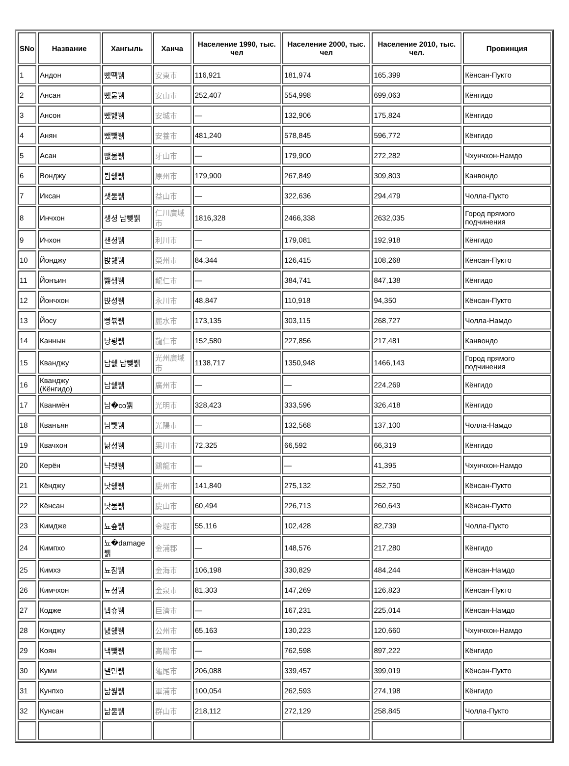| SNo | Название | Хангыль | Ханча | Население 1990, тыс. чел | Население 2000, тыс. чел | Население 2010, тыс. чел. | Провинция |
| --- | --- | --- | --- | --- | --- | --- | --- |
| 1 | Андон | 뺐떽뷁 | 安東市 | 116,921 | 181,974 | 165,399 | Кёнсан-Пукто |
| 2 | Ансан | 뺐뭂뷁 | 安山市 | 252,407 | 554,998 | 699,063 | Кёнгидо |
| 3 | Ансон | 뺐벬뷁 | 安城市 | — | 132,906 | 175,824 | Кёнгидо |
| 4 | Анян | 뺐뺓뷁 | 安養市 | 481,240 | 578,845 | 596,772 | Кёнгидо |
| 5 | Асан | 뺎뭂뷁 | 牙山市 | — | 179,900 | 272,282 | Чхунчхон-Намдо |
| 6 | Вонджу | 뷥쉜뷁 | 原州市 | 179,900 | 267,849 | 309,803 | Канвондо |
| 7 | Иксан | 샛뭂뷁 | 益山市 | — | 322,636 | 294,479 | Чолла-Пукто |
| 8 | Инчхон | 생셩 남뺒뷁 | 仁川廣域市 | 1816,328 | 2466,338 | 2632,035 | Город прямого подчинения |
| 9 | Ичхон | 샌셩뷁 | 利川市 | — | 179,081 | 192,918 | Кёнгидо |
| 10 | Йонджу | 뱑쉜뷁 | 榮州市 | 84,344 | 126,415 | 108,268 | Кёнсан-Пукто |
| 11 | Йонъин | 뺋생뷁 | 龍仁市 | — | 384,741 | 847,138 | Кёнгидо |
| 12 | Йончхон | 뱑셩뷁 | 永川市 | 48,847 | 110,918 | 94,350 | Кёнсан-Пукто |
| 13 | Йосу | 뻥뷲뷁 | 麗水市 | 173,135 | 303,115 | 268,727 | Чолла-Намдо |
| 14 | Каннын | 낭룅뷁 | 龍仁市 | 152,580 | 227,856 | 217,481 | Канвондо |
| 15 | Кванджу | 남쉜 남뺒뷁 | 光州廣域市 | 1138,717 | 1350,948 | 1466,143 | Город прямого подчинения |
| 16 | Кванджу (Кёнгидо) | 남쉜뷁 | 廣州市 | — | — | 224,269 | Кёнгидо |
| 17 | Кванмён | 남�co뷁 | 光明市 | 328,423 | 333,596 | 326,418 | Кёнгидо |
| 18 | Кванъян | 남뺓뷁 | 光陽市 | — | 132,568 | 137,100 | Чолла-Намдо |
| 19 | Квачхон | 낢셩뷁 | 果川市 | 72,325 | 66,592 | 66,319 | Кёнгидо |
| 20 | Керён | 냑랫뷁 | 鷄龍市 | — | — | 41,395 | Чхунчхон-Намдо |
| 21 | Кёнджу | 낫쉜뷁 | 慶州市 | 141,840 | 275,132 | 252,750 | Кёнсан-Пукто |
| 22 | Кёнсан | 낫뭂뷁 | 慶山市 | 60,494 | 226,713 | 260,643 | Кёнсан-Пукто |
| 23 | Кимдже | 뇨숖뷁 | 金堤市 | 55,116 | 102,428 | 82,739 | Чолла-Пукто |
| 24 | Кимпхо | 뇨�damage뷁 | 金浦郡 | — | 148,576 | 217,280 | Кёнгидо |
| 25 | Кимхэ | 뇨잠뷁 | 金海市 | 106,198 | 330,829 | 484,244 | Кёнсан-Намдо |
| 26 | Кимчхон | 뇨셩뷁 | 金泉市 | 81,303 | 147,269 | 126,823 | Кёнсан-Пукто |
| 27 | Кодже | 냅숖뷁 | 巨濟市 | — | 167,231 | 225,014 | Кёнсан-Намдо |
| 28 | Конджу | 냀쉜뷁 | 公州市 | 65,163 | 130,223 | 120,660 | Чхунчхон-Намдо |
| 29 | Коян | 낵뺓뷁 | 高陽市 | — | 762,598 | 897,222 | Кёнгидо |
| 30 | Куми | 낼만뷁 | 龜尾市 | 206,088 | 339,457 | 399,019 | Кёнсан-Пукто |
| 31 | Кунпхо | 낢웛뷁 | 軍浦市 | 100,054 | 262,593 | 274,198 | Кёнгидо |
| 32 | Кунсан | 낢뭂뷁 | 群山市 | 218,112 | 272,129 | 258,845 | Чолла-Пукто |